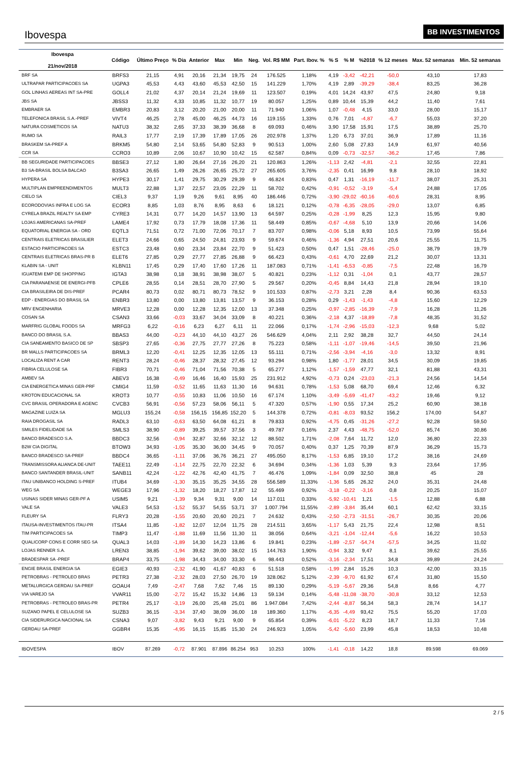Ibovespa
BB INVESTIMENTOS
| Ibovespa 21/nov/2018 | Código | Último Preço | % Dia | Anterior | Max | Min | Neg. | Vol. R$ MM | Part. Ibov. % | % S | % M | %2018 | % 12 meses | Max. 52 semanas | Min. 52 semanas |
| --- | --- | --- | --- | --- | --- | --- | --- | --- | --- | --- | --- | --- | --- | --- | --- |
| BRF SA | BRFS3 | 21,15 | 4,91 | 20,16 | 21,34 | 19,75 | 24 | 176.525 | 1,18% | 4,19 | -3,42 | -42,21 | -50,0 | 43,10 | 17,83 |
| ULTRAPAR PARTICIPACOES SA | UGPA3 | 45,53 | 4,43 | 43,60 | 45,53 | 42,50 | 15 | 141.229 | 1,70% | 4,19 | 2,89 | -39,29 | -38,4 | 83,25 | 36,28 |
| GOL LINHAS AEREAS INT SA-PRE | GOLL4 | 21,02 | 4,37 | 20,14 | 21,24 | 19,69 | 11 | 123.507 | 0,19% | 4,01 | 14,24 | 43,97 | 47,5 | 24,80 | 9,18 |
| JBS SA | JBSS3 | 11,32 | 4,33 | 10,85 | 11,32 | 10,77 | 19 | 80.057 | 1,25% | 0,89 | 10,44 | 15,39 | 44,2 | 11,40 | 7,61 |
| EMBRAER SA | EMBR3 | 20,83 | 3,12 | 20,20 | 21,00 | 20,00 | 11 | 71.940 | 1,06% | 1,07 | -0,48 | 4,15 | 33,0 | 28,00 | 15,17 |
| TELEFONICA BRASIL S.A.-PREF | VIVT4 | 46,25 | 2,78 | 45,00 | 46,25 | 44,73 | 16 | 119.155 | 1,33% | 0,76 | 7,01 | -4,87 | -6,7 | 55,03 | 37,20 |
| NATURA COSMETICOS SA | NATU3 | 38,32 | 2,65 | 37,33 | 38,39 | 36,68 | 8 | 69.093 | 0,46% | 3,90 | 17,58 | 15,91 | 17,5 | 38,89 | 25,70 |
| RUMO SA | RAIL3 | 17,77 | 2,19 | 17,39 | 17,89 | 17,05 | 26 | 202.978 | 1,37% | 1,20 | 6,73 | 37,01 | 36,9 | 17,89 | 11,16 |
| BRASKEM SA-PREF A | BRKM5 | 54,80 | 2,14 | 53,65 | 54,80 | 52,83 | 9 | 90.513 | 1,00% | 2,60 | 5,08 | 27,83 | 14,9 | 61,97 | 40,56 |
| CCR SA | CCRO3 | 10,89 | 2,06 | 10,67 | 10,90 | 10,42 | 15 | 62.587 | 0,84% | 0,09 | -0,73 | -32,57 | -36,2 | 17,45 | 7,86 |
| BB SEGURIDADE PARTICIPACOES | BBSE3 | 27,12 | 1,80 | 26,64 | 27,16 | 26,20 | 21 | 120.863 | 1,26% | -1,13 | 2,42 | -4,81 | -2,1 | 32,55 | 22,81 |
| B3 SA-BRASIL BOLSA BALCAO | B3SA3 | 26,65 | 1,49 | 26,26 | 26,65 | 25,72 | 27 | 265.605 | 3,76% | -2,35 | 0,41 | 16,99 | 9,8 | 28,10 | 18,92 |
| HYPERA SA | HYPE3 | 30,17 | 1,41 | 29,75 | 30,29 | 29,39 | 9 | 46.824 | 0,83% | 0,47 | 1,31 | -16,19 | -11,7 | 38,07 | 25,31 |
| MULTIPLAN EMPREENDIMENTOS | MULT3 | 22,88 | 1,37 | 22,57 | 23,05 | 22,29 | 11 | 58.702 | 0,42% | -0,91 | -0,52 | -3,19 | -5,4 | 24,88 | 17,05 |
| CIELO SA | CIEL3 | 9,37 | 1,19 | 9,26 | 9,61 | 8,95 | 40 | 186.446 | 0,72% | -3,90 | -29,02 | -60,16 | -60,6 | 28,31 | 8,95 |
| ECORODOVIAS INFRA E LOG SA | ECOR3 | 8,85 | 1,03 | 8,76 | 8,95 | 8,63 | 6 | 18.121 | 0,12% | -0,78 | -6,35 | -28,05 | -29,0 | 13,07 | 6,85 |
| CYRELA BRAZIL REALTY SA EMP | CYRE3 | 14,31 | 0,77 | 14,20 | 14,57 | 13,90 | 13 | 64.597 | 0,25% | -0,28 | -1,99 | 8,25 | 12,3 | 15,95 | 9,80 |
| LOJAS AMERICANAS SA-PREF | LAME4 | 17,92 | 0,73 | 17,79 | 18,08 | 17,36 | 11 | 58.449 | 0,85% | -0,67 | -4,68 | 5,10 | 13,9 | 20,66 | 14,06 |
| EQUATORIAL ENERGIA SA - ORD | EQTL3 | 71,51 | 0,72 | 71,00 | 72,06 | 70,17 | 7 | 83.707 | 0,98% | -0,06 | 5,18 | 8,93 | 10,5 | 73,99 | 55,64 |
| CENTRAIS ELETRICAS BRASILIER | ELET3 | 24,66 | 0,65 | 24,50 | 24,81 | 23,93 | 9 | 59.674 | 0,46% | -1,36 | 4,94 | 27,51 | 20,6 | 25,55 | 11,75 |
| ESTACIO PARTICIPACOES SA | ESTC3 | 23,48 | 0,60 | 23,34 | 23,84 | 22,70 | 9 | 51.423 | 0,50% | 0,47 | 1,51 | -28,46 | -25,0 | 38,79 | 19,79 |
| CENTRAIS ELETRICAS BRAS-PR B | ELET6 | 27,85 | 0,29 | 27,77 | 27,85 | 26,88 | 9 | 66.423 | 0,43% | -0,61 | 4,70 | 22,69 | 21,2 | 30,07 | 13,31 |
| KLABIN SA - UNIT | KLBN11 | 17,45 | 0,29 | 17,40 | 17,60 | 17,26 | 11 | 187.083 | 0,71% | -1,41 | -6,53 | -0,85 | -7,5 | 22,48 | 16,79 |
| IGUATEMI EMP DE SHOPPING | IGTA3 | 38,98 | 0,18 | 38,91 | 38,98 | 38,07 | 5 | 40.821 | 0,23% | -1,12 | 0,31 | -1,04 | 0,1 | 43,77 | 28,57 |
| CIA PARANAENSE DE ENERGI-PFB | CPLE6 | 28,55 | 0,14 | 28,51 | 28,70 | 27,90 | 5 | 29.567 | 0,20% | -0,45 | 8,84 | 14,43 | 21,8 | 28,94 | 19,10 |
| CIA BRASILEIRA DE DIS-PREF | PCAR4 | 80,73 | 0,02 | 80,71 | 80,73 | 78,52 | 9 | 101.533 | 0,87% | -2,73 | 3,21 | 2,28 | 8,4 | 90,36 | 63,53 |
| EDP - ENERGIAS DO BRASIL SA | ENBR3 | 13,80 | 0,00 | 13,80 | 13,81 | 13,57 | 9 | 36.153 | 0,28% | 0,29 | -1,43 | -1,43 | -4,8 | 15,60 | 12,29 |
| MRV ENGENHARIA | MRVE3 | 12,28 | 0,00 | 12,28 | 12,35 | 12,00 | 13 | 37.348 | 0,25% | -0,97 | -2,85 | -16,39 | -7,9 | 16,28 | 11,26 |
| COSAN SA | CSAN3 | 33,66 | -0,03 | 33,67 | 34,04 | 33,09 | 8 | 40.221 | 0,36% | -2,18 | 4,37 | -18,89 | -7,8 | 48,35 | 31,52 |
| MARFRIG GLOBAL FOODS SA | MRFG3 | 6,22 | -0,16 | 6,23 | 6,27 | 6,11 | 11 | 22.066 | 0,17% | -1,74 | -2,96 | -15,03 | -12,3 | 9,68 | 5,02 |
| BANCO DO BRASIL S.A. | BBAS3 | 44,00 | -0,23 | 44,10 | 44,10 | 43,27 | 26 | 546.629 | 4,04% | 2,11 | 2,92 | 38,28 | 32,7 | 44,50 | 24,14 |
| CIA SANEAMENTO BASICO DE SP | SBSP3 | 27,65 | -0,36 | 27,75 | 27,77 | 27,26 | 8 | 75.223 | 0,58% | -1,11 | -1,07 | -19,46 | -14,5 | 39,50 | 21,96 |
| BR MALLS PARTICIPACOES SA | BRML3 | 12,20 | -0,41 | 12,25 | 12,35 | 12,05 | 13 | 55.111 | 0,71% | -2,56 | -3,94 | -4,16 | -3,0 | 13,32 | 8,91 |
| LOCALIZA RENT A CAR | RENT3 | 28,24 | -0,46 | 28,37 | 28,32 | 27,45 | 12 | 93.294 | 0,98% | 1,80 | -1,77 | 28,01 | 34,5 | 30,09 | 19,85 |
| FIBRIA CELULOSE SA | FIBR3 | 70,71 | -0,46 | 71,04 | 71,56 | 70,38 | 5 | 65.277 | 1,12% | -1,57 | -1,59 | 47,77 | 32,1 | 81,88 | 43,31 |
| AMBEV SA | ABEV3 | 16,38 | -0,49 | 16,46 | 16,40 | 15,93 | 25 | 231.912 | 4,92% | -0,73 | 0,24 | -23,03 | -21,3 | 24,56 | 14,54 |
| CIA ENERGETICA MINAS GER-PRF | CMIG4 | 11,59 | -0,52 | 11,65 | 11,63 | 11,30 | 16 | 94.631 | 0,78% | -1,53 | 5,08 | 68,70 | 69,4 | 12,46 | 6,32 |
| KROTON EDUCACIONAL SA | KROT3 | 10,77 | -0,55 | 10,83 | 11,06 | 10,50 | 16 | 67.174 | 1,10% | -3,49 | -5,69 | -41,47 | -43,2 | 19,46 | 9,12 |
| CVC BRASIL OPERADORA E AGENC | CVCB3 | 56,91 | -0,56 | 57,23 | 58,06 | 56,11 | 5 | 47.320 | 0,57% | -1,90 | 0,55 | 17,34 | 25,2 | 60,90 | 38,18 |
| MAGAZINE LUIZA SA | MGLU3 | 155,24 | -0,58 | 156,15 | 156,85 | 152,20 | 5 | 144.378 | 0,72% | -0,81 | -8,03 | 93,52 | 156,2 | 174,00 | 54,87 |
| RAIA DROGASIL SA | RADL3 | 63,10 | -0,63 | 63,50 | 64,08 | 61,21 | 8 | 79.833 | 0,92% | -4,75 | 0,45 | -31,26 | -27,2 | 92,28 | 59,50 |
| SMILES FIDELIDADE SA | SMLS3 | 38,90 | -0,89 | 39,25 | 39,57 | 37,56 | 3 | 49.787 | 0,16% | 2,37 | 4,43 | -48,75 | -52,0 | 85,74 | 30,86 |
| BANCO BRADESCO S.A. | BBDC3 | 32,56 | -0,94 | 32,87 | 32,66 | 32,12 | 12 | 88.502 | 1,71% | -2,08 | 7,64 | 11,72 | 12,0 | 36,80 | 22,33 |
| B2W CIA DIGITAL | BTOW3 | 34,93 | -1,05 | 35,30 | 36,00 | 34,45 | 9 | 70.057 | 0,40% | 0,37 | 1,25 | 70,39 | 87,9 | 36,29 | 15,73 |
| BANCO BRADESCO SA-PREF | BBDC4 | 36,65 | -1,11 | 37,06 | 36,76 | 36,21 | 27 | 495.050 | 8,17% | -1,53 | 6,85 | 19,10 | 17,2 | 38,16 | 24,69 |
| TRANSMISSORA ALIANCA DE-UNIT | TAEE11 | 22,49 | -1,14 | 22,75 | 22,70 | 22,32 | 6 | 34.694 | 0,34% | -1,36 | 1,03 | 5,39 | 9,3 | 23,64 | 17,95 |
| BANCO SANTANDER BRASIL-UNIT | SANB11 | 42,24 | -1,22 | 42,76 | 42,40 | 41,75 | 7 | 46.476 | 1,09% | -1,84 | 0,09 | 32,50 | 38,8 | 45 | 28 |
| ITAU UNIBANCO HOLDING S-PREF | ITUB4 | 34,69 | -1,30 | 35,15 | 35,25 | 34,55 | 28 | 556.589 | 11,33% | -1,36 | 5,65 | 26,32 | 24,0 | 35,31 | 24,48 |
| WEG SA | WEGE3 | 17,96 | -1,32 | 18,20 | 18,27 | 17,87 | 12 | 55.469 | 0,92% | -3,18 | -0,22 | -3,16 | 0,8 | 20,25 | 15,07 |
| USINAS SIDER MINAS GER-PF A | USIM5 | 9,21 | -1,39 | 9,34 | 9,31 | 9,00 | 14 | 117.011 | 0,33% | -5,92 | -10,41 | 1,21 | -1,5 | 12,88 | 6,88 |
| VALE SA | VALE3 | 54,53 | -1,52 | 55,37 | 54,55 | 53,71 | 37 | 1.007.794 | 11,55% | -2,89 | -3,84 | 35,44 | 60,1 | 62,42 | 33,15 |
| FLEURY SA | FLRY3 | 20,28 | -1,55 | 20,60 | 20,60 | 20,21 | 7 | 24.632 | 0,43% | -2,50 | -2,73 | -31,51 | -26,7 | 30,35 | 20,06 |
| ITAUSA-INVESTIMENTOS ITAU-PR | ITSA4 | 11,85 | -1,82 | 12,07 | 12,04 | 11,75 | 28 | 214.511 | 3,65% | -1,17 | 5,43 | 21,75 | 22,4 | 12,98 | 8,51 |
| TIM PARTICIPACOES SA | TIMP3 | 11,47 | -1,88 | 11,69 | 11,56 | 11,30 | 11 | 38.056 | 0,64% | -3,21 | -1,04 | -12,44 | -5,6 | 16,22 | 10,53 |
| QUALICORP CONS E CORR SEG SA | QUAL3 | 14,03 | -1,89 | 14,30 | 14,23 | 13,86 | 6 | 19.841 | 0,23% | -1,89 | -2,57 | -54,74 | -57,5 | 34,25 | 11,02 |
| LOJAS RENNER S.A. | LREN3 | 38,85 | -1,94 | 39,62 | 39,00 | 38,02 | 15 | 144.763 | 1,90% | -0,94 | 3,32 | 9,47 | 8,1 | 39,62 | 25,55 |
| BRADESPAR SA -PREF | BRAP4 | 33,75 | -1,98 | 34,43 | 34,00 | 33,30 | 6 | 98.443 | 0,52% | -3,16 | -2,34 | 17,51 | 34,8 | 39,89 | 24,24 |
| ENGIE BRASIL ENERGIA SA | EGIE3 | 40,93 | -2,32 | 41,90 | 41,67 | 40,83 | 6 | 51.518 | 0,58% | -1,99 | 2,84 | 15,26 | 10,3 | 42,00 | 33,15 |
| PETROBRAS - PETROLEO BRAS | PETR3 | 27,38 | -2,32 | 28,03 | 27,50 | 26,70 | 19 | 328.062 | 5,12% | -2,39 | -9,70 | 61,92 | 67,4 | 31,80 | 15,50 |
| METALURGICA GERDAU SA-PREF | GOAU4 | 7,49 | -2,47 | 7,68 | 7,62 | 7,46 | 15 | 89.130 | 0,29% | -5,19 | -5,67 | 29,36 | 54,8 | 8,66 | 4,77 |
| VIA VAREJO SA | VVAR11 | 15,00 | -2,72 | 15,42 | 15,32 | 14,86 | 13 | 59.134 | 0,14% | -5,48 | -11,08 | -38,70 | -30,8 | 33,12 | 12,53 |
| PETROBRAS - PETROLEO BRAS-PR | PETR4 | 25,17 | -3,19 | 26,00 | 25,48 | 25,01 | 86 | 1.947.084 | 7,42% | -2,44 | -8,87 | 56,34 | 58,3 | 28,74 | 14,17 |
| SUZANO PAPEL E CELULOSE SA | SUZB3 | 36,15 | -3,34 | 37,40 | 38,09 | 36,00 | 18 | 189.360 | 1,17% | -6,35 | -4,49 | 93,42 | 75,5 | 55,20 | 17,03 |
| CIA SIDERURGICA NACIONAL SA | CSNA3 | 9,07 | -3,82 | 9,43 | 9,21 | 9,00 | 9 | 65.854 | 0,39% | -6,01 | -5,22 | 8,23 | 18,7 | 11,33 | 7,16 |
| GERDAU SA-PREF | GGBR4 | 15,35 | -4,95 | 16,15 | 15,85 | 15,30 | 24 | 246.923 | 1,05% | -5,42 | -5,60 | 23,99 | 45,8 | 18,53 | 10,48 |
| IBOVESPA | IBOV | 87.269 | -0,72 | 87.901 | 87.896 | 86.254 | 953 | 10.253 | 100% | -1,41 | -0,18 | 14,22 | 18,8 | 89.598 | 69.069 |
2 / 5